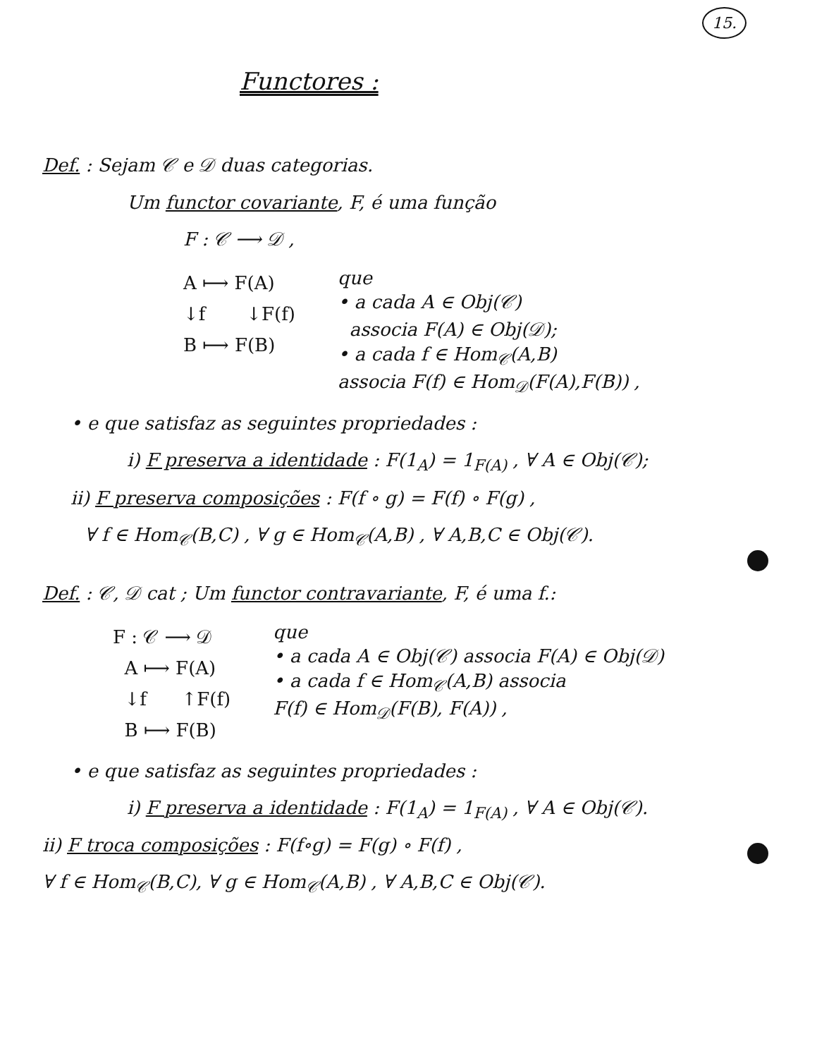15.
Functores :
Def. : Sejam 𝒞 e 𝒟 duas categorias.
Um functor covariante, F, é uma função
F : 𝒞 ⟶ 𝒟 ,
A ⟼ F(A) ↓f ↓F(f) B ⟼ F(B)
que
• a cada A ∈ Obj(𝒞)
associa F(A) ∈ Obj(𝒟);
• a cada f ∈ Hom<sub>𝒞</sub>(A,B)
associa F(f) ∈ Hom<sub>𝒟</sub>(F(A),F(B)) ,
• e que satisfaz as seguintes propriedades :
i) F preserva a identidade : F(1<sub>A</sub>) = 1<sub>F(A)</sub> , ∀ A ∈ Obj(𝒞);
ii) F preserva composições : F(f ∘ g) = F(f) ∘ F(g) ,
∀ f ∈ Hom<sub>𝒞</sub>(B,C) , ∀ g ∈ Hom<sub>𝒞</sub>(A,B) , ∀ A,B,C ∈ Obj(𝒞).
Def. : 𝒞, 𝒟 cat ; Um functor contravariante, F, é uma f.:
F : 𝒞 ⟶ 𝒟 A ⟼ F(A) ↓f ↑F(f) B ⟼ F(B)
que
• a cada A ∈ Obj(𝒞) associa F(A) ∈ Obj(𝒟)
• a cada f ∈ Hom<sub>𝒞</sub>(A,B) associa
F(f) ∈ Hom<sub>𝒟</sub>(F(B), F(A)) ,
• e que satisfaz as seguintes propriedades :
i) F preserva a identidade : F(1<sub>A</sub>) = 1<sub>F(A)</sub> , ∀ A ∈ Obj(𝒞).
ii) F troca composições : F(f∘g) = F(g) ∘ F(f) ,
∀ f ∈ Hom<sub>𝒞</sub>(B,C), ∀ g ∈ Hom<sub>𝒞</sub>(A,B) , ∀ A,B,C ∈ Obj(𝒞).